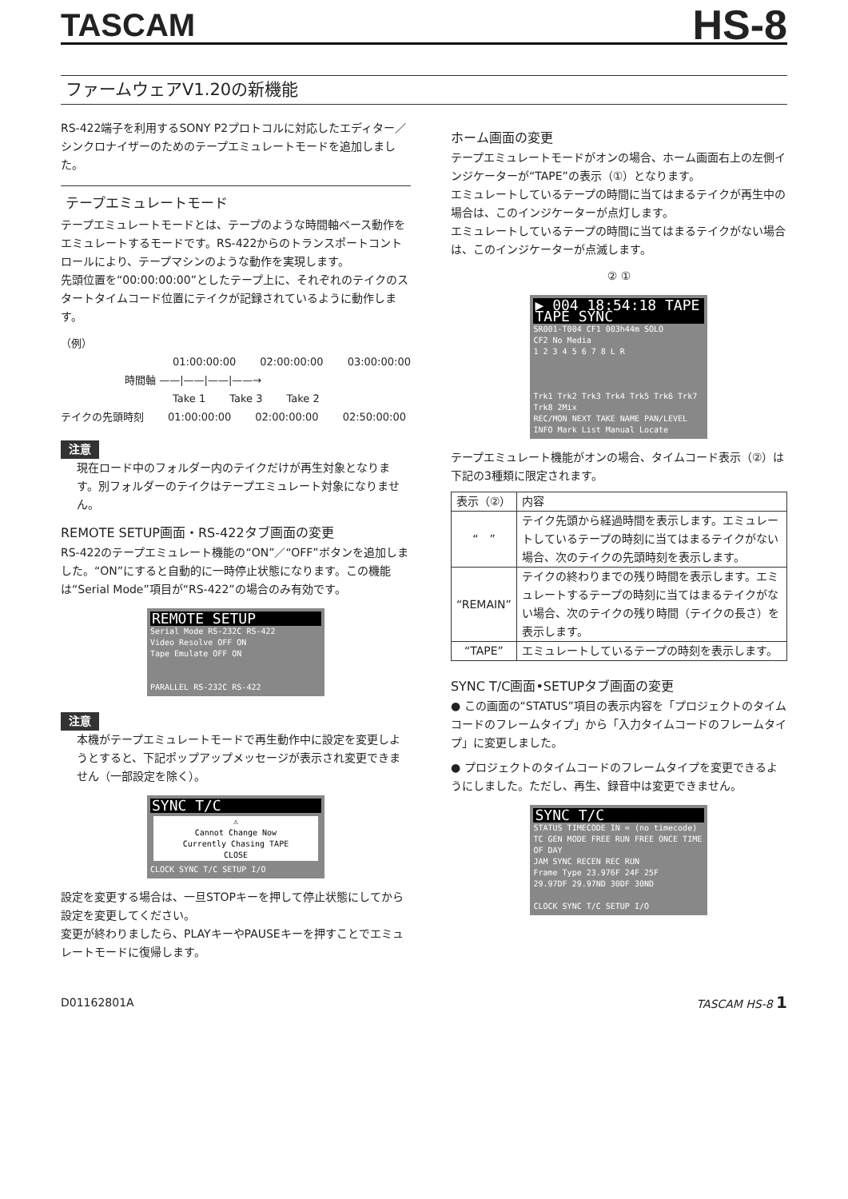TASCAM HS-8
ファームウェアV1.20の新機能
RS-422端子を利用するSONY P2プロトコルに対応したエディター／シンクロナイザーのためのテープエミュレートモードを追加しました。
テープエミュレートモード
テープエミュレートモードとは、テープのような時間軸ベース動作をエミュレートするモードです。RS-422からのトランスポートコントロールにより、テープマシンのような動作を実現します。
先頭位置を“00:00:00:00”としたテープ上に、それぞれのテイクのスタートタイムコード位置にテイクが記録されているように動作します。
（例）
01:00:00:00 02:00:00:00 03:00:00:00
時間軸 ——|——|——|——→
Take 1 Take 3 Take 2
テイクの先頭時刻 01:00:00:00 02:00:00:00 02:50:00:00
注意
現在ロード中のフォルダー内のテイクだけが再生対象となります。別フォルダーのテイクはテープエミュレート対象になりません。
REMOTE SETUP画面・RS-422タブ画面の変更
RS-422のテープエミュレート機能の“ON”／“OFF”ボタンを追加しました。“ON”にすると自動的に一時停止状態になります。この機能は“Serial Mode”項目が“RS-422”の場合のみ有効です。
REMOTE SETUP
Serial Mode RS-232C RS-422
Video Resolve OFF ON
Tape Emulate OFF ON
PARALLEL RS-232C RS-422
注意
本機がテープエミュレートモードで再生動作中に設定を変更しようとすると、下記ポップアップメッセージが表示され変更できません（一部設定を除く）。
SYNC T/C
⚠
Cannot Change Now
Currently Chasing TAPE
CLOSE
CLOCK SYNC T/C SETUP I/O
設定を変更する場合は、一旦STOPキーを押して停止状態にしてから設定を変更してください。
変更が終わりましたら、PLAYキーやPAUSEキーを押すことでエミュレートモードに復帰します。
ホーム画面の変更
テープエミュレートモードがオンの場合、ホーム画面右上の左側インジケーターが“TAPE”の表示（①）となります。
エミュレートしているテープの時間に当てはまるテイクが再生中の場合は、このインジケーターが点灯します。
エミュレートしているテープの時間に当てはまるテイクがない場合は、このインジケーターが点滅します。
② ①
▶ 004 18:54:18 TAPE TAPE SYNC
SR001-T004 CF1 003h44m SOLO
CF2 No Media
1 2 3 4 5 6 7 8 L R
Trk1 Trk2 Trk3 Trk4 Trk5 Trk6 Trk7 Trk8 2Mix
REC/MON NEXT TAKE NAME PAN/LEVEL INFO Mark List Manual Locate
テープエミュレート機能がオンの場合、タイムコード表示（②）は下記の3種類に限定されます。
| 表示（②） | 内容 |
| --- | --- |
| “ ” | テイク先頭から経過時間を表示します。エミュレートしているテープの時刻に当てはまるテイクがない場合、次のテイクの先頭時刻を表示します。 |
| “REMAIN” | テイクの終わりまでの残り時間を表示します。エミュレートするテープの時刻に当てはまるテイクがない場合、次のテイクの残り時間（テイクの長さ）を表示します。 |
| “TAPE” | エミュレートしているテープの時刻を表示します。 |
SYNC T/C画面•SETUPタブ画面の変更
● この画面の“STATUS”項目の表示内容を「プロジェクトのタイムコードのフレームタイプ」から「入力タイムコードのフレームタイプ」に変更しました。
● プロジェクトのタイムコードのフレームタイプを変更できるようにしました。ただし、再生、録音中は変更できません。
SYNC T/C
STATUS TIMECODE IN = (no timecode)
TC GEN MODE FREE RUN FREE ONCE TIME OF DAY
JAM SYNC RECEN REC RUN
Frame Type 23.976F 24F 25F
29.97DF 29.97ND 30DF 30ND
CLOCK SYNC T/C SETUP I/O
D01162801A TASCAM HS-8 1